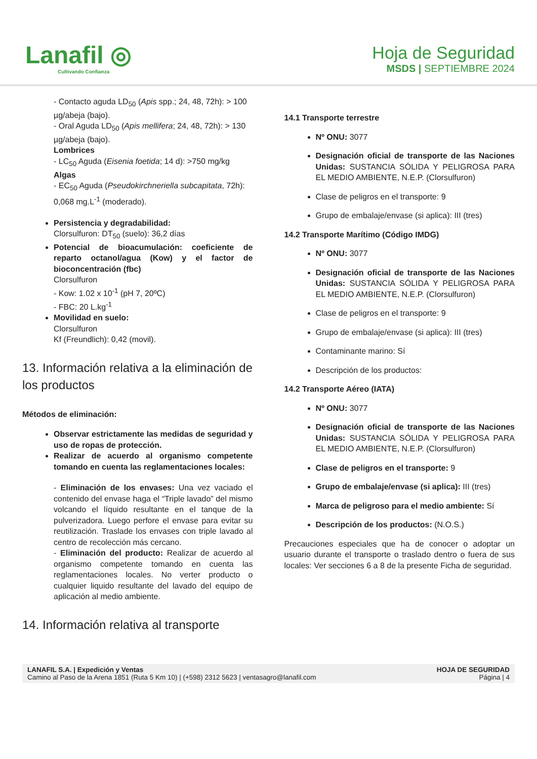Lanafil ◎
Cultivando Confianza
Hoja de Seguridad
MSDS | SEPTIEMBRE 2024
- Contacto aguda LD<sub>50</sub> (Apis spp.; 24, 48, 72h): > 100 µg/abeja (bajo).
- Oral Aguda LD<sub>50</sub> (Apis mellifera; 24, 48, 72h): > 130 µg/abeja (bajo).
Lombrices
- LC<sub>50</sub> Aguda (Eisenia foetida; 14 d): >750 mg/kg
Algas
- EC<sub>50</sub> Aguda (Pseudokirchneriella subcapitata, 72h): 0,068 mg.L<sup>-1</sup> (moderado).
Persistencia y degradabilidad:
Clorsulfuron: DT<sub>50</sub> (suelo): 36,2 días
Potencial de bioacumulación: coeficiente de reparto octanol/agua (Kow) y el factor de bioconcentración (fbc)
Clorsulfuron
- Kow: 1.02 x 10<sup>-1</sup> (pH 7, 20ºC)
- FBC: 20 L.kg<sup>-1</sup>
Movilidad en suelo:
Clorsulfuron
Kf (Freundlich): 0,42 (movil).
13. Información relativa a la eliminación de los productos
Métodos de eliminación:
Observar estrictamente las medidas de seguridad y uso de ropas de protección.
Realizar de acuerdo al organismo competente tomando en cuenta las reglamentaciones locales:
- Eliminación de los envases: Una vez vaciado el contenido del envase haga el “Triple lavado” del mismo volcando el líquido resultante en el tanque de la pulverizadora. Luego perfore el envase para evitar su reutilización. Traslade los envases con triple lavado al centro de recolección más cercano.
- Eliminación del producto: Realizar de acuerdo al organismo competente tomando en cuenta las reglamentaciones locales. No verter producto o cualquier liquido resultante del lavado del equipo de aplicación al medio ambiente.
14. Información relativa al transporte
14.1 Transporte terrestre
Nº ONU: 3077
Designación oficial de transporte de las Naciones Unidas: SUSTANCIA SÓLIDA Y PELIGROSA PARA EL MEDIO AMBIENTE, N.E.P. (Clorsulfuron)
Clase de peligros en el transporte: 9
Grupo de embalaje/envase (si aplica): III (tres)
14.2 Transporte Marítimo (Código IMDG)
Nº ONU: 3077
Designación oficial de transporte de las Naciones Unidas: SUSTANCIA SÓLIDA Y PELIGROSA PARA EL MEDIO AMBIENTE, N.E.P. (Clorsulfuron)
Clase de peligros en el transporte: 9
Grupo de embalaje/envase (si aplica): III (tres)
Contaminante marino: Sí
Descripción de los productos:
14.2 Transporte Aéreo (IATA)
Nº ONU: 3077
Designación oficial de transporte de las Naciones Unidas: SUSTANCIA SÓLIDA Y PELIGROSA PARA EL MEDIO AMBIENTE, N.E.P. (Clorsulfuron)
Clase de peligros en el transporte: 9
Grupo de embalaje/envase (si aplica): III (tres)
Marca de peligroso para el medio ambiente: Sí
Descripción de los productos: (N.O.S.)
Precauciones especiales que ha de conocer o adoptar un usuario durante el transporte o traslado dentro o fuera de sus locales: Ver secciones 6 a 8 de la presente Ficha de seguridad.
LANAFIL S.A. | Expedición y Ventas
Camino al Paso de la Arena 1851 (Ruta 5 Km 10) | (+598) 2312 5623 | ventasagro@lanafil.com
HOJA DE SEGURIDAD
Página | 4